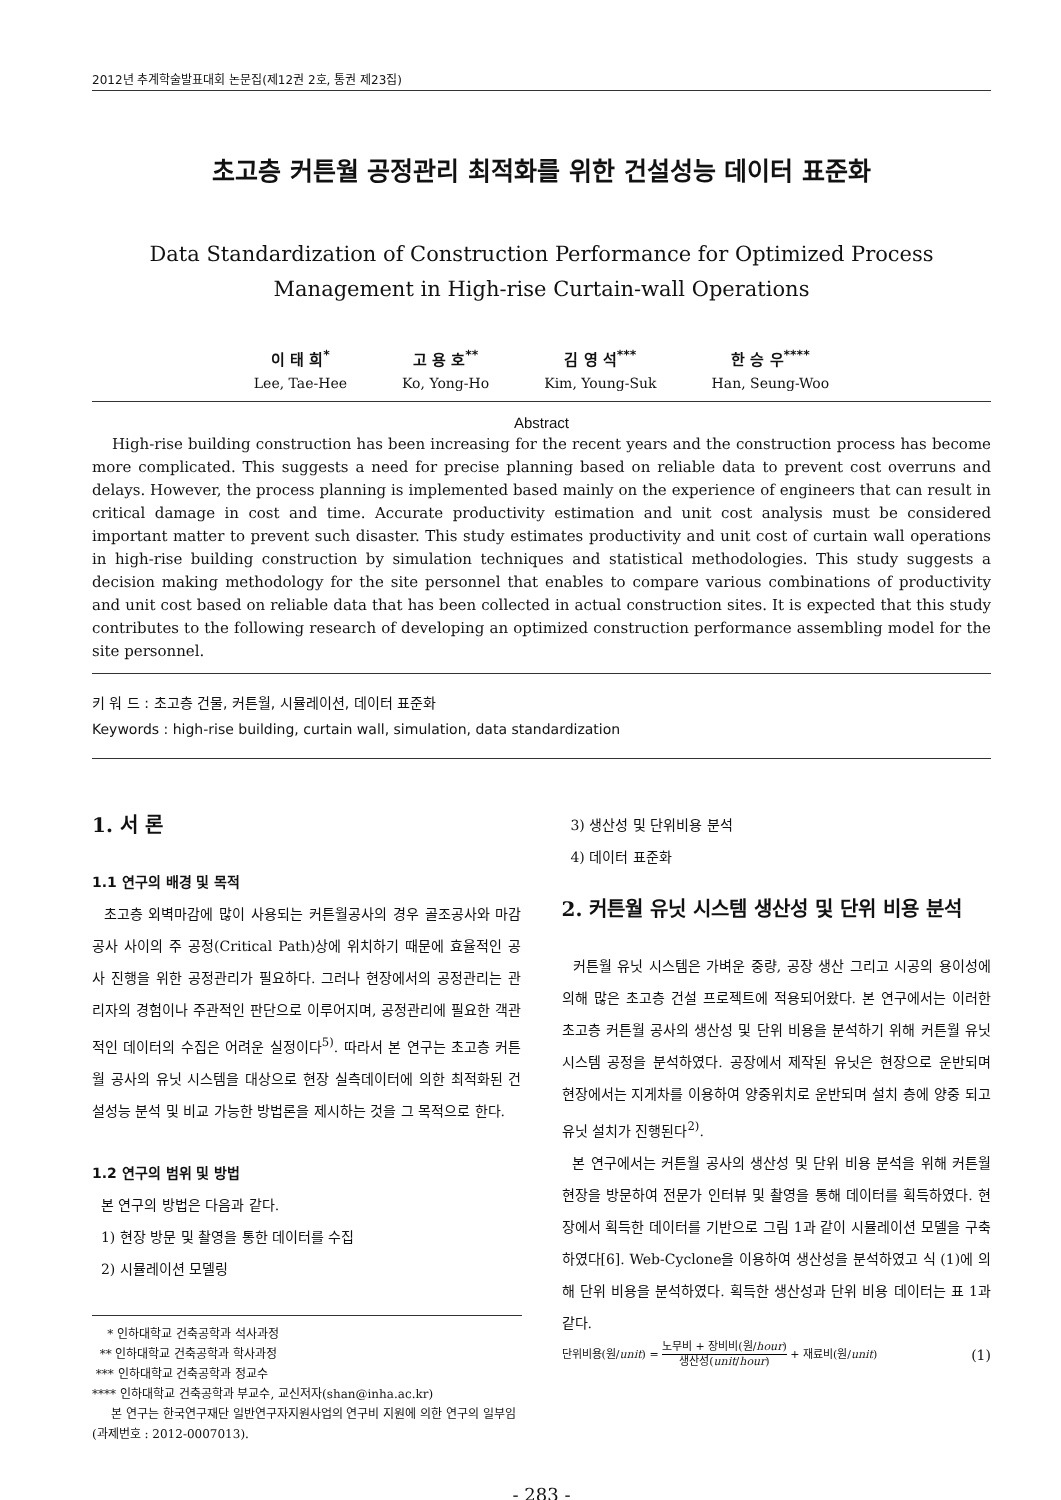2012년 추계학술발표대회 논문집(제12권 2호, 통권 제23집)
초고층 커튼월 공정관리 최적화를 위한 건설성능 데이터 표준화
Data Standardization of Construction Performance for Optimized Process
Management in High-rise Curtain-wall Operations
이 태 희<sup>*</sup>
Lee, Tae-Hee
고 용 호<sup>**</sup>
Ko, Yong-Ho
김 영 석<sup>***</sup>
Kim, Young-Suk
한 승 우<sup>****</sup>
Han, Seung-Woo
Abstract
High-rise building construction has been increasing for the recent years and the construction process has become more complicated. This suggests a need for precise planning based on reliable data to prevent cost overruns and delays. However, the process planning is implemented based mainly on the experience of engineers that can result in critical damage in cost and time. Accurate productivity estimation and unit cost analysis must be considered important matter to prevent such disaster. This study estimates productivity and unit cost of curtain wall operations in high-rise building construction by simulation techniques and statistical methodologies. This study suggests a decision making methodology for the site personnel that enables to compare various combinations of productivity and unit cost based on reliable data that has been collected in actual construction sites. It is expected that this study contributes to the following research of developing an optimized construction performance assembling model for the site personnel.
키 워 드 : 초고층 건물, 커튼월, 시뮬레이션, 데이터 표준화
Keywords : high-rise building, curtain wall, simulation, data standardization
1. 서 론
1.1 연구의 배경 및 목적
초고층 외벽마감에 많이 사용되는 커튼월공사의 경우 골조공사와 마감공사 사이의 주 공정(Critical Path)상에 위치하기 때문에 효율적인 공사 진행을 위한 공정관리가 필요하다. 그러나 현장에서의 공정관리는 관리자의 경험이나 주관적인 판단으로 이루어지며, 공정관리에 필요한 객관적인 데이터의 수집은 어려운 실정이다<sup>5)</sup>. 따라서 본 연구는 초고층 커튼월 공사의 유닛 시스템을 대상으로 현장 실측데이터에 의한 최적화된 건설성능 분석 및 비교 가능한 방법론을 제시하는 것을 그 목적으로 한다.
1.2 연구의 범위 및 방법
본 연구의 방법은 다음과 같다.
1) 현장 방문 및 촬영을 통한 데이터를 수집
2) 시뮬레이션 모델링
* 인하대학교 건축공학과 석사과정
** 인하대학교 건축공학과 학사과정
*** 인하대학교 건축공학과 정교수
**** 인하대학교 건축공학과 부교수, 교신저자(shan@inha.ac.kr)
본 연구는 한국연구재단 일반연구자지원사업의 연구비 지원에 의한 연구의 일부임 (과제번호 : 2012-0007013).
3) 생산성 및 단위비용 분석
4) 데이터 표준화
2. 커튼월 유닛 시스템 생산성 및 단위 비용 분석
커튼월 유닛 시스템은 가벼운 중량, 공장 생산 그리고 시공의 용이성에 의해 많은 초고층 건설 프로젝트에 적용되어왔다. 본 연구에서는 이러한 초고층 커튼월 공사의 생산성 및 단위 비용을 분석하기 위해 커튼월 유닛 시스템 공정을 분석하였다. 공장에서 제작된 유닛은 현장으로 운반되며 현장에서는 지게차를 이용하여 양중위치로 운반되며 설치 층에 양중 되고 유닛 설치가 진행된다<sup>2)</sup>.
본 연구에서는 커튼월 공사의 생산성 및 단위 비용 분석을 위해 커튼월 현장을 방문하여 전문가 인터뷰 및 촬영을 통해 데이터를 획득하였다. 현장에서 획득한 데이터를 기반으로 그림 1과 같이 시뮬레이션 모델을 구축하였다[6]. Web-Cyclone을 이용하여 생산성을 분석하였고 식 (1)에 의해 단위 비용을 분석하였다. 획득한 생산성과 단위 비용 데이터는 표 1과 같다.
단위비용(원/unit) = 노무비 + 장비비(원/hour) 생산성(unit/hour) + 재료비(원/unit) (1)
- 283 -